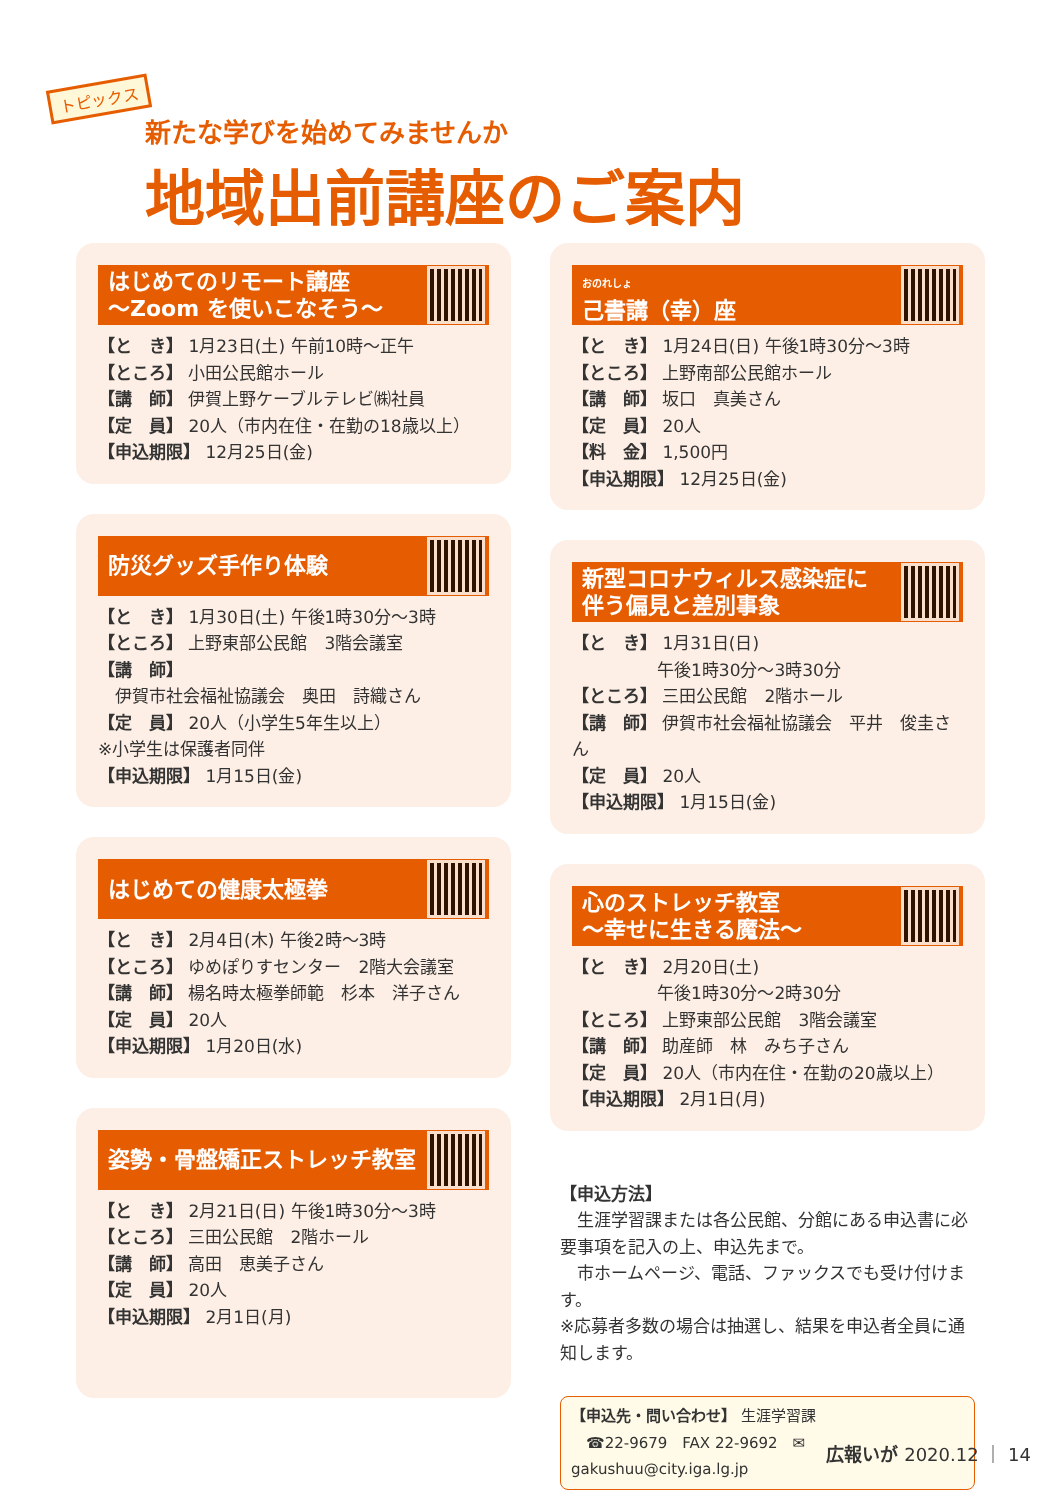トピックス
新たな学びを始めてみませんか
地域出前講座のご案内
はじめてのリモート講座
～Zoom を使いこなそう～
【と　き】 1月23日(土) 午前10時～正午
【ところ】 小田公民館ホール
【講　師】 伊賀上野ケーブルテレビ㈱社員
【定　員】 20人（市内在住・在勤の18歳以上）
【申込期限】 12月25日(金)
防災グッズ手作り体験
【と　き】 1月30日(土) 午後1時30分～3時
【ところ】 上野東部公民館　3階会議室
【講　師】
　伊賀市社会福祉協議会　奥田　詩織さん
【定　員】 20人（小学生5年生以上）
※小学生は保護者同伴
【申込期限】 1月15日(金)
はじめての健康太極拳
【と　き】 2月4日(木) 午後2時～3時
【ところ】 ゆめぽりすセンター　2階大会議室
【講　師】 楊名時太極拳師範　杉本　洋子さん
【定　員】 20人
【申込期限】 1月20日(水)
姿勢・骨盤矯正ストレッチ教室
【と　き】 2月21日(日) 午後1時30分～3時
【ところ】 三田公民館　2階ホール
【講　師】 高田　恵美子さん
【定　員】 20人
【申込期限】 2月1日(月)
おのれしょ
己書講（幸）座
【と　き】 1月24日(日) 午後1時30分～3時
【ところ】 上野南部公民館ホール
【講　師】 坂口　真美さん
【定　員】 20人
【料　金】 1,500円
【申込期限】 12月25日(金)
新型コロナウィルス感染症に
伴う偏見と差別事象
【と　き】 1月31日(日)
　　　　　午後1時30分～3時30分
【ところ】 三田公民館　2階ホール
【講　師】 伊賀市社会福祉協議会　平井　俊圭さん
【定　員】 20人
【申込期限】 1月15日(金)
心のストレッチ教室
～幸せに生きる魔法～
【と　き】 2月20日(土)
　　　　　午後1時30分～2時30分
【ところ】 上野東部公民館　3階会議室
【講　師】 助産師　林　みち子さん
【定　員】 20人（市内在住・在勤の20歳以上）
【申込期限】 2月1日(月)
【申込方法】
　生涯学習課または各公民館、分館にある申込書に必要事項を記入の上、申込先まで。
　市ホームページ、電話、ファックスでも受け付けます。
※応募者多数の場合は抽選し、結果を申込者全員に通知します。
【申込先・問い合わせ】 生涯学習課
　☎22-9679　FAX 22-9692　✉gakushuu@city.iga.lg.jp
広報いが 2020.12 ｜ 14